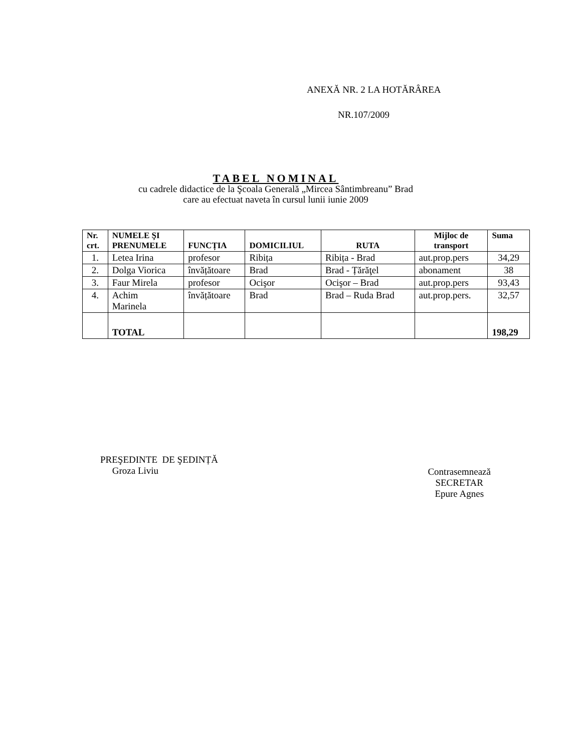ANEXĂ NR. 2 LA HOTĂRÂREA
NR.107/2009
TABEL NOMINAL
cu cadrele didactice de la Şcoala Generală „Mircea Sântimbreanu” Brad
care au efectuat naveta în cursul lunii iunie 2009
| Nr. crt. | NUMELE ŞI PRENUMELE | FUNCȚIA | DOMICILIUL | RUTA | Mijloc de transport | Suma |
| --- | --- | --- | --- | --- | --- | --- |
| 1. | Letea Irina | profesor | Ribița | Ribița - Brad | aut.prop.pers | 34,29 |
| 2. | Dolga Viorica | învățătoare | Brad | Brad - Țărăţel | abonament | 38 |
| 3. | Faur Mirela | profesor | Ocişor | Ocişor – Brad | aut.prop.pers | 93,43 |
| 4. | Achim Marinela | învățătoare | Brad | Brad – Ruda Brad | aut.prop.pers. | 32,57 |
| | TOTAL | | | | | 198,29 |
PREŞEDINTE DE ŞEDINȚĂ
Groza Liviu
Contrasemnează
SECRETAR
Epure Agnes